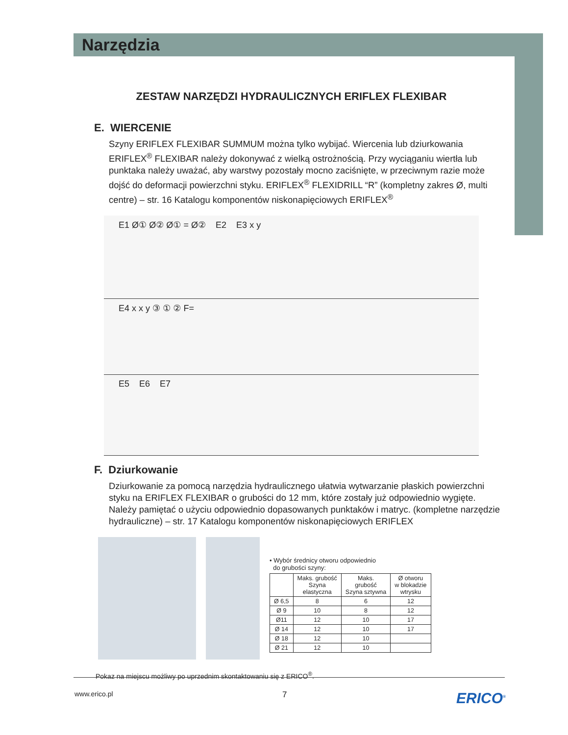Narzędzia
ZESTAW NARZĘDZI HYDRAULICZNYCH ERIFLEX FLEXIBAR
E. WIERCENIE
Szyny ERIFLEX FLEXIBAR SUMMUM można tylko wybijać. Wiercenia lub dziurkowania ERIFLEX<sup>®</sup> FLEXIBAR należy dokonywać z wielką ostrożnością. Przy wyciąganiu wiertła lub punktaka należy uważać, aby warstwy pozostały mocno zaciśnięte, w przeciwnym razie może dojść do deformacji powierzchni styku. ERIFLEX<sup>®</sup> FLEXIDRILL “R” (kompletny zakres Ø, multi centre) – str. 16 Katalogu komponentów niskonapięciowych ERIFLEX<sup>®</sup>
E1 Ø① Ø② Ø① = Ø② E2 E3 x y
E4 x x y ③ ① ② F=
E5 E6 E7
F. Dziurkowanie
Dziurkowanie za pomocą narzędzia hydraulicznego ułatwia wytwarzanie płaskich powierzchni styku na ERIFLEX FLEXIBAR o grubości do 12 mm, które zostały już odpowiednio wygięte. Należy pamiętać o użyciu odpowiednio dopasowanych punktaków i matryc. (kompletne narzędzie hydrauliczne) – str. 17 Katalogu komponentów niskonapięciowych ERIFLEX
• Wybór średnicy otworu odpowiednio
do grubości szyny:
| | Maks. grubość Szyna elastyczna | Maks. grubość Szyna sztywna | Ø otworu w blokadzie wtrysku |
| --- | --- | --- | --- |
| Ø 6,5 | 8 | 6 | 12 |
| Ø 9 | 10 | 8 | 12 |
| Ø11 | 12 | 10 | 17 |
| Ø 14 | 12 | 10 | 17 |
| Ø 18 | 12 | 10 | |
| Ø 21 | 12 | 10 | |
Pokaz na miejscu możliwy po uprzednim skontaktowaniu się z ERICO<sup>®</sup>.
www.erico.pl 7 ERICO<sup>®</sup>